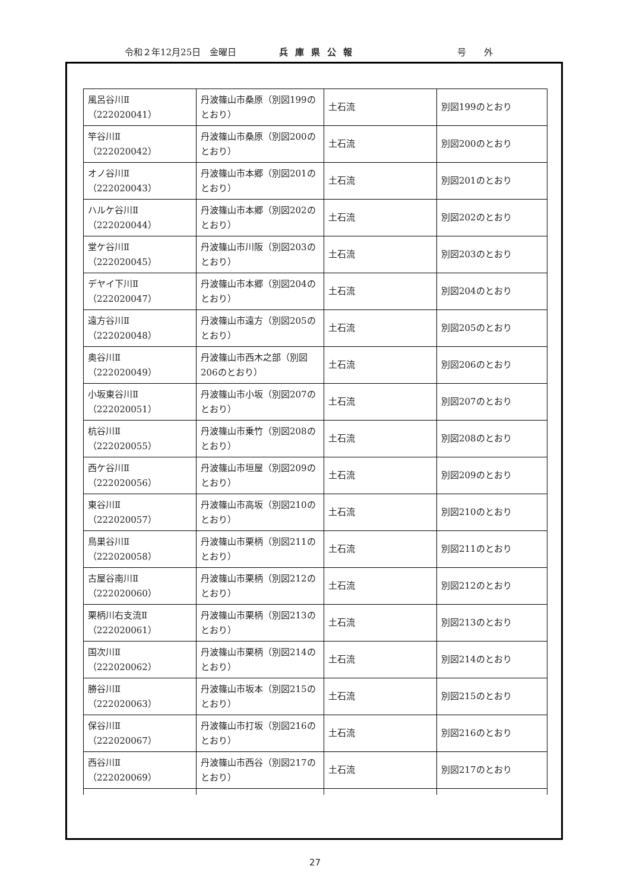令和２年12月25日　金曜日 兵庫県公報 号外
| 風呂谷川Ⅱ （222020041） | 丹波篠山市桑原（別図199のとおり） | 土石流 | 別図199のとおり |
| 竿谷川Ⅱ （222020042） | 丹波篠山市桑原（別図200のとおり） | 土石流 | 別図200のとおり |
| オノ谷川Ⅱ （222020043） | 丹波篠山市本郷（別図201のとおり） | 土石流 | 別図201のとおり |
| ハルケ谷川Ⅱ （222020044） | 丹波篠山市本郷（別図202のとおり） | 土石流 | 別図202のとおり |
| 堂ケ谷川Ⅱ （222020045） | 丹波篠山市川阪（別図203のとおり） | 土石流 | 別図203のとおり |
| デヤイ下川Ⅱ （222020047） | 丹波篠山市本郷（別図204のとおり） | 土石流 | 別図204のとおり |
| 遠方谷川Ⅱ （222020048） | 丹波篠山市遠方（別図205のとおり） | 土石流 | 別図205のとおり |
| 奥谷川Ⅱ （222020049） | 丹波篠山市西木之部（別図206のとおり） | 土石流 | 別図206のとおり |
| 小坂東谷川Ⅱ （222020051） | 丹波篠山市小坂（別図207のとおり） | 土石流 | 別図207のとおり |
| 杭谷川Ⅱ （222020055） | 丹波篠山市乗竹（別図208のとおり） | 土石流 | 別図208のとおり |
| 西ケ谷川Ⅱ （222020056） | 丹波篠山市垣屋（別図209のとおり） | 土石流 | 別図209のとおり |
| 東谷川Ⅱ （222020057） | 丹波篠山市高坂（別図210のとおり） | 土石流 | 別図210のとおり |
| 鳥巣谷川Ⅱ （222020058） | 丹波篠山市栗柄（別図211のとおり） | 土石流 | 別図211のとおり |
| 古屋谷南川Ⅱ （222020060） | 丹波篠山市栗柄（別図212のとおり） | 土石流 | 別図212のとおり |
| 栗柄川右支流Ⅱ （222020061） | 丹波篠山市栗柄（別図213のとおり） | 土石流 | 別図213のとおり |
| 国次川Ⅱ （222020062） | 丹波篠山市栗柄（別図214のとおり） | 土石流 | 別図214のとおり |
| 勝谷川Ⅱ （222020063） | 丹波篠山市坂本（別図215のとおり） | 土石流 | 別図215のとおり |
| 保谷川Ⅱ （222020067） | 丹波篠山市打坂（別図216のとおり） | 土石流 | 別図216のとおり |
| 西谷川Ⅱ （222020069） | 丹波篠山市西谷（別図217のとおり） | 土石流 | 別図217のとおり |
27